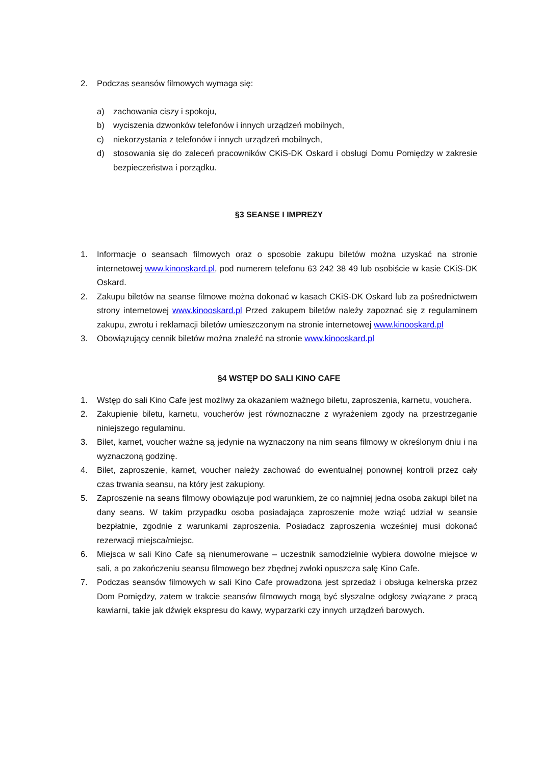2. Podczas seansów filmowych wymaga się:
a) zachowania ciszy i spokoju,
b) wyciszenia dzwonków telefonów i innych urządzeń mobilnych,
c) niekorzystania z telefonów i innych urządzeń mobilnych,
d) stosowania się do zaleceń pracowników CKiS-DK Oskard i obsługi Domu Pomiędzy w zakresie bezpieczeństwa i porządku.
§3 SEANSE I IMPREZY
1. Informacje o seansach filmowych oraz o sposobie zakupu biletów można uzyskać na stronie internetowej www.kinooskard.pl, pod numerem telefonu 63 242 38 49 lub osobiście w kasie CKiS-DK Oskard.
2. Zakupu biletów na seanse filmowe można dokonać w kasach CKiS-DK Oskard lub za pośrednictwem strony internetowej www.kinooskard.pl Przed zakupem biletów należy zapoznać się z regulaminem zakupu, zwrotu i reklamacji biletów umieszczonym na stronie internetowej www.kinooskard.pl
3. Obowiązujący cennik biletów można znaleźć na stronie www.kinooskard.pl
§4 WSTĘP DO SALI KINO CAFE
1. Wstęp do sali Kino Cafe jest możliwy za okazaniem ważnego biletu, zaproszenia, karnetu, vouchera.
2. Zakupienie biletu, karnetu, voucherów jest równoznaczne z wyrażeniem zgody na przestrzeganie niniejszego regulaminu.
3. Bilet, karnet, voucher ważne są jedynie na wyznaczony na nim seans filmowy w określonym dniu i na wyznaczoną godzinę.
4. Bilet, zaproszenie, karnet, voucher należy zachować do ewentualnej ponownej kontroli przez cały czas trwania seansu, na który jest zakupiony.
5. Zaproszenie na seans filmowy obowiązuje pod warunkiem, że co najmniej jedna osoba zakupi bilet na dany seans. W takim przypadku osoba posiadająca zaproszenie może wziąć udział w seansie bezpłatnie, zgodnie z warunkami zaproszenia. Posiadacz zaproszenia wcześniej musi dokonać rezerwacji miejsca/miejsc.
6. Miejsca w sali Kino Cafe są nienumerowane – uczestnik samodzielnie wybiera dowolne miejsce w sali, a po zakończeniu seansu filmowego bez zbędnej zwłoki opuszcza salę Kino Cafe.
7. Podczas seansów filmowych w sali Kino Cafe prowadzona jest sprzedaż i obsługa kelnerska przez Dom Pomiędzy, zatem w trakcie seansów filmowych mogą być słyszalne odgłosy związane z pracą kawiarni, takie jak dźwięk ekspresu do kawy, wyparzarki czy innych urządzeń barowych.